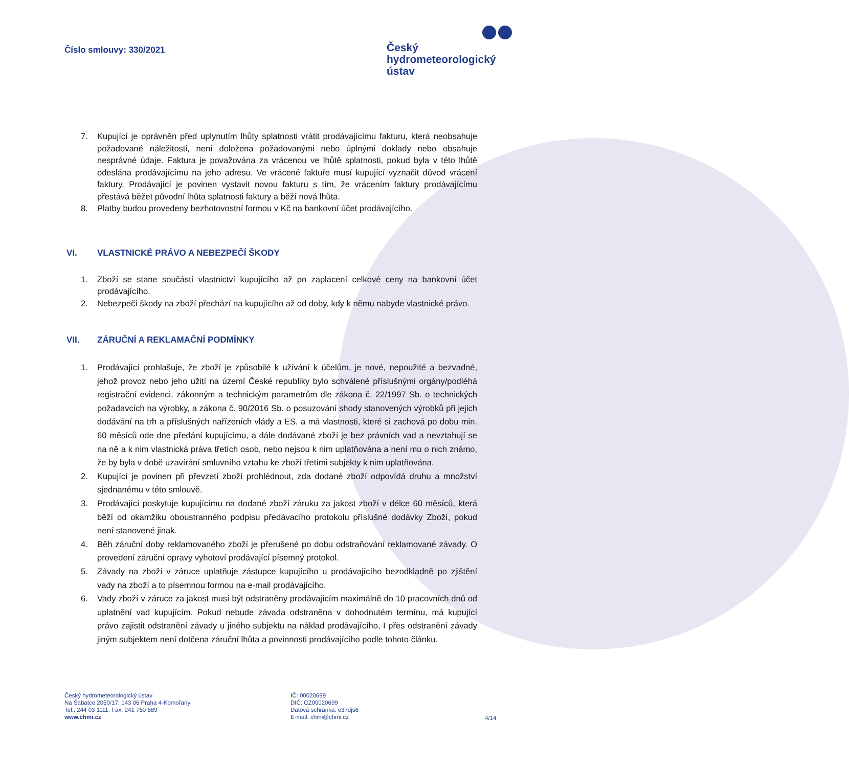Číslo smlouvy: 330/2021
Český
hydrometeorologický
ústav
7. Kupující je oprávněn před uplynutím lhůty splatnosti vrátit prodávajícímu fakturu, která neobsahuje požadované náležitosti, není doložena požadovanými nebo úplnými doklady nebo obsahuje nesprávné údaje. Faktura je považována za vrácenou ve lhůtě splatnosti, pokud byla v této lhůtě odeslána prodávajícímu na jeho adresu. Ve vrácené faktuře musí kupující vyznačit důvod vrácení faktury. Prodávající je povinen vystavit novou fakturu s tím, že vrácením faktury prodávajícímu přestává běžet původní lhůta splatnosti faktury a běží nová lhůta.
8. Platby budou provedeny bezhotovostní formou v Kč na bankovní účet prodávajícího.
VI. VLASTNICKÉ PRÁVO A NEBEZPEČÍ ŠKODY
1. Zboží se stane součástí vlastnictví kupujícího až po zaplacení celkové ceny na bankovní účet prodávajícího.
2. Nebezpečí škody na zboží přechází na kupujícího až od doby, kdy k němu nabyde vlastnické právo.
VII. ZÁRUČNÍ A REKLAMAČNÍ PODMÍNKY
1. Prodávající prohlašuje, že zboží je způsobilé k užívání k účelům, je nové, nepoužité a bezvadné, jehož provoz nebo jeho užití na území České republiky bylo schválené příslušnými orgány/podléhá registrační evidenci, zákonným a technickým parametrům dle zákona č. 22/1997 Sb. o technických požadavcích na výrobky, a zákona č. 90/2016 Sb. o posuzování shody stanovených výrobků při jejich dodávání na trh a příslušných nařízeních vlády a ES, a má vlastnosti, které si zachová po dobu min. 60 měsíců ode dne předání kupujícímu, a dále dodávané zboží je bez právních vad a nevztahují se na ně a k nim vlastnická práva třetích osob, nebo nejsou k nim uplatňována a není mu o nich známo, že by byla v době uzavírání smluvního vztahu ke zboží třetími subjekty k nim uplatňována.
2. Kupující je povinen při převzetí zboží prohlédnout, zda dodané zboží odpovídá druhu a množství sjednanému v této smlouvě.
3. Prodávající poskytuje kupujícímu na dodané zboží záruku za jakost zboží v délce 60 měsíců, která běží od okamžiku oboustranného podpisu předávacího protokolu příslušné dodávky Zboží, pokud není stanovené jinak.
4. Běh záruční doby reklamovaného zboží je přerušené po dobu odstraňování reklamované závady. O provedení záruční opravy vyhotoví prodávající písemný protokol.
5. Závady na zboží v záruce uplatňuje zástupce kupujícího u prodávajícího bezodkladně po zjištění vady na zboží a to písemnou formou na e-mail prodávajícího.
6. Vady zboží v záruce za jakost musí být odstraněny prodávajícím maximálně do 10 pracovních dnů od uplatnění vad kupujícím. Pokud nebude závada odstraněna v dohodnutém termínu, má kupující právo zajistit odstranění závady u jiného subjektu na náklad prodávajícího, I přes odstranění závady jiným subjektem není dotčena záruční lhůta a povinnosti prodávajícího podle tohoto článku.
Český hydrometeorologický ústav
Na Šabatce 2050/17, 143 06 Praha 4-Komořany
Tel.: 244 03 1111, Fax: 241 760 689
www.chmi.cz
IČ: 00020699
DIČ: CZ00020699
Datová schránka: e37djs6
E-mail: chmi@chmi.cz
4/14